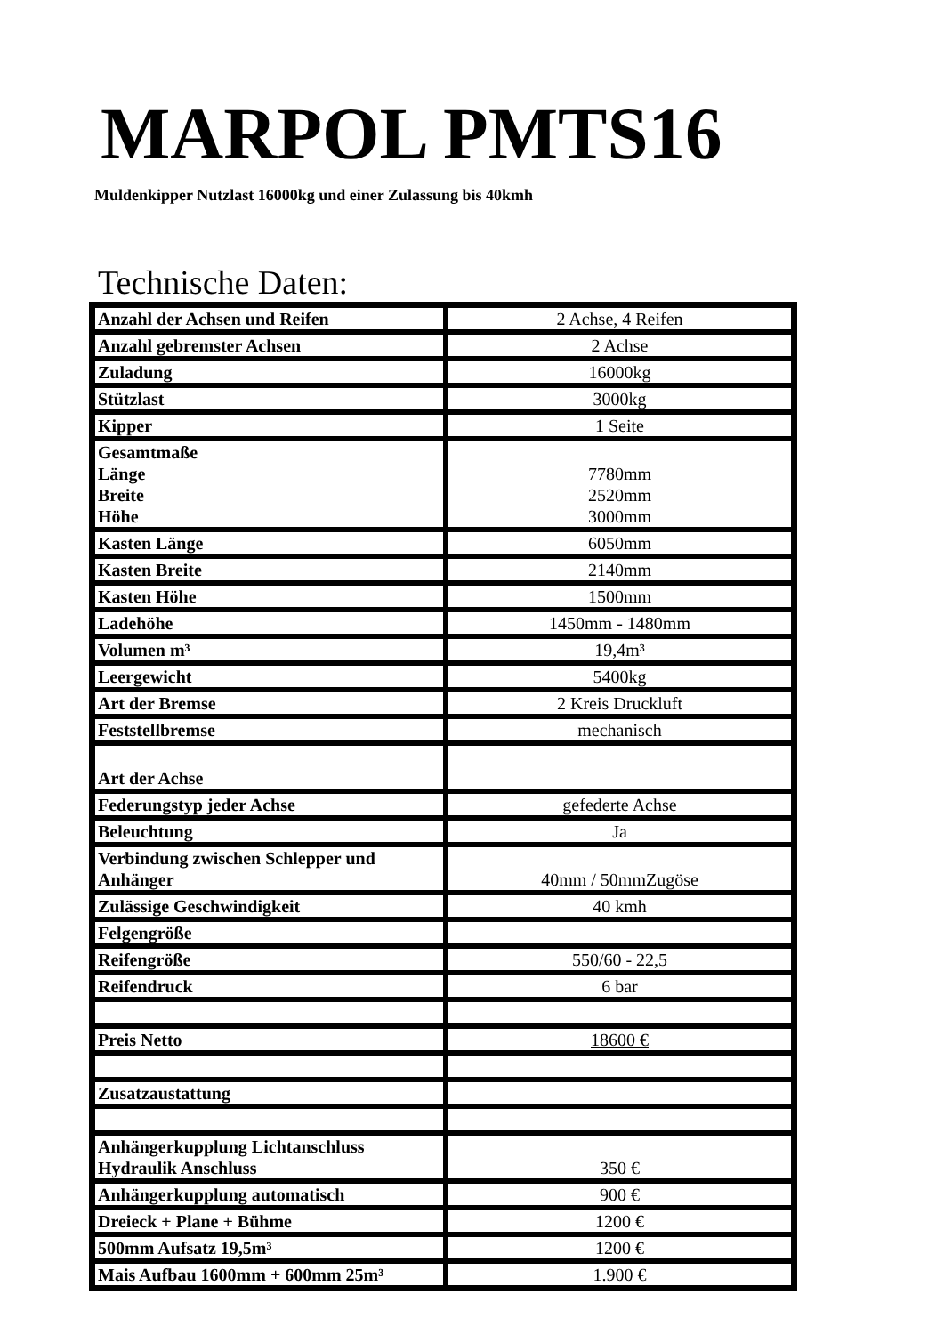MARPOL PMTS16
Muldenkipper Nutzlast 16000kg und einer Zulassung bis 40kmh
Technische Daten:
| Anzahl der Achsen und Reifen | 2 Achse, 4 Reifen |
| Anzahl gebremster Achsen | 2 Achse |
| Zuladung | 16000kg |
| Stützlast | 3000kg |
| Kipper | 1 Seite |
| Gesamtmaße Länge Breite Höhe | 7780mm 2520mm 3000mm |
| Kasten Länge | 6050mm |
| Kasten Breite | 2140mm |
| Kasten Höhe | 1500mm |
| Ladehöhe | 1450mm - 1480mm |
| Volumen m³ | 19,4m³ |
| Leergewicht | 5400kg |
| Art der Bremse | 2 Kreis Druckluft |
| Feststellbremse | mechanisch |
| Art der Achse | |
| Federungstyp jeder Achse | gefederte Achse |
| Beleuchtung | Ja |
| Verbindung zwischen Schlepper und Anhänger | 40mm / 50mmZugöse |
| Zulässige Geschwindigkeit | 40 kmh |
| Felgengröße | |
| Reifengröße | 550/60 - 22,5 |
| Reifendruck | 6 bar |
| Preis Netto | 18600 € |
| Zusatzaustattung | |
| Anhängerkupplung Lichtanschluss Hydraulik Anschluss | 350 € |
| Anhängerkupplung automatisch | 900 € |
| Dreieck + Plane + Bühme | 1200 € |
| 500mm Aufsatz 19,5m³ | 1200 € |
| Mais Aufbau 1600mm + 600mm 25m³ | 1.900 € |